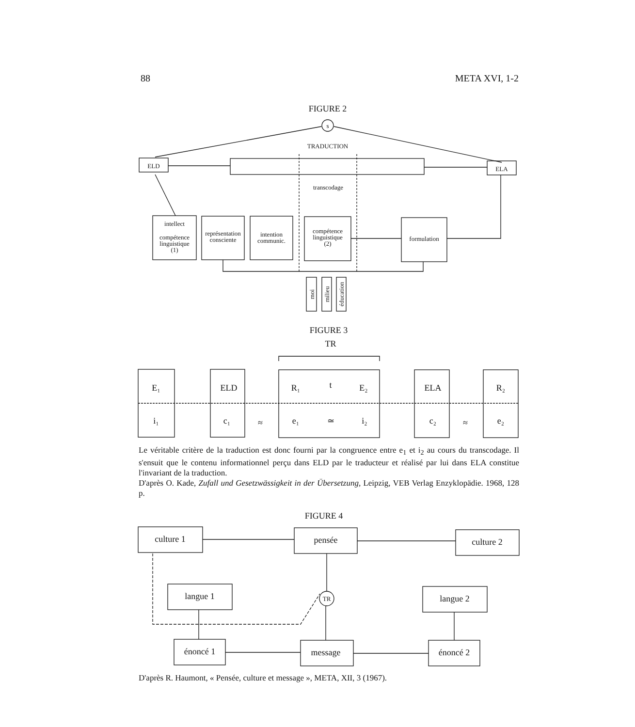88 META XVI, 1-2
FIGURE 2
s
TRADUCTION
ELD
ELA
transcodage
intellect
compétence
linguistique
(1)
représentation
consciente
intention
communic.
compétence
linguistique
(2)
formulation
moi
milieu
éducation
FIGURE 3
TR
E₁
ELD
R₁
t
E₂
ELA
R₂
i₁
c₁
≈
e₁
≃
i₂
c₂
≈
e₂
FIGURE 4
culture 1
pensée
culture 2
langue 1
langue 2
TR
énoncé 1
message
énoncé 2
Le véritable critère de la traduction est donc fourni par la congruence entre e<sub>1</sub> et i<sub>2</sub> au cours du transcodage. Il s'ensuit que le contenu informationnel perçu dans ELD par le traducteur et réalisé par lui dans ELA constitue l'invariant de la traduction.
D'après O. Kade, Zufall und Gesetzwässigkeit in der Übersetzung, Leipzig, VEB Verlag Enzyklopädie. 1968, 128 p.
D'après R. Haumont, « Pensée, culture et message », META, XII, 3 (1967).